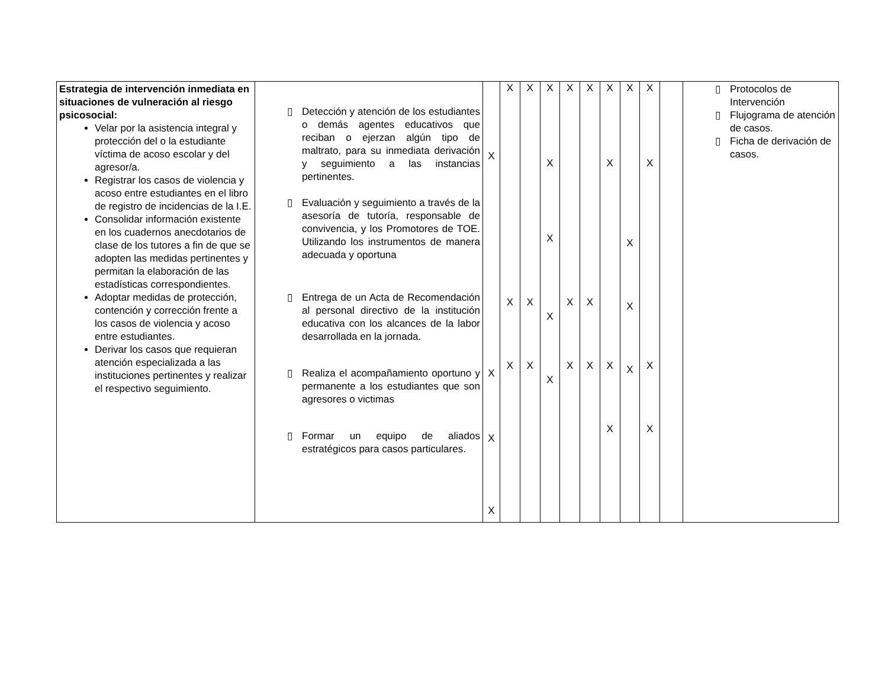| Estrategia de intervención inmediata en situaciones de vulneración al riesgo psicosocial: Velar por la asistencia integral y protección del o la estudiante víctima de acoso escolar y del agresor/a. Registrar los casos de violencia y acoso entre estudiantes en el libro de registro de incidencias de la I.E. Consolidar información existente en los cuadernos anecdotarios de clase de los tutores a fin de que se adopten las medidas pertinentes y permitan la elaboración de las estadísticas correspondientes. Adoptar medidas de protección, contención y corrección frente a los casos de violencia y acoso entre estudiantes. Derivar los casos que requieran atención especializada a las instituciones pertinentes y realizar el respectivo seguimiento. | ▯ Detección y atención de los estudiantes o demás agentes educativos que reciban o ejerzan algún tipo de maltrato, para su inmediata derivación y seguimiento a las instancias pertinentes. ▯ Evaluación y seguimiento a través de la asesoría de tutoría, responsable de convivencia, y los Promotores de TOE. Utilizando los instrumentos de manera adecuada y oportuna ▯ Entrega de un Acta de Recomendación al personal directivo de la institución educativa con los alcances de la labor desarrollada en la jornada. ▯ Realiza el acompañamiento oportuno y permanente a los estudiantes que son agresores o victimas ▯ Formar un equipo de aliados estratégicos para casos particulares. | X X X X | X X X | X X X | X X X X X | X X X | X X X | X X X X | X X X X | X X X X | | ▯ Protocolos de Intervención ▯ Flujograma de atención de casos. ▯ Ficha de derivación de casos. |